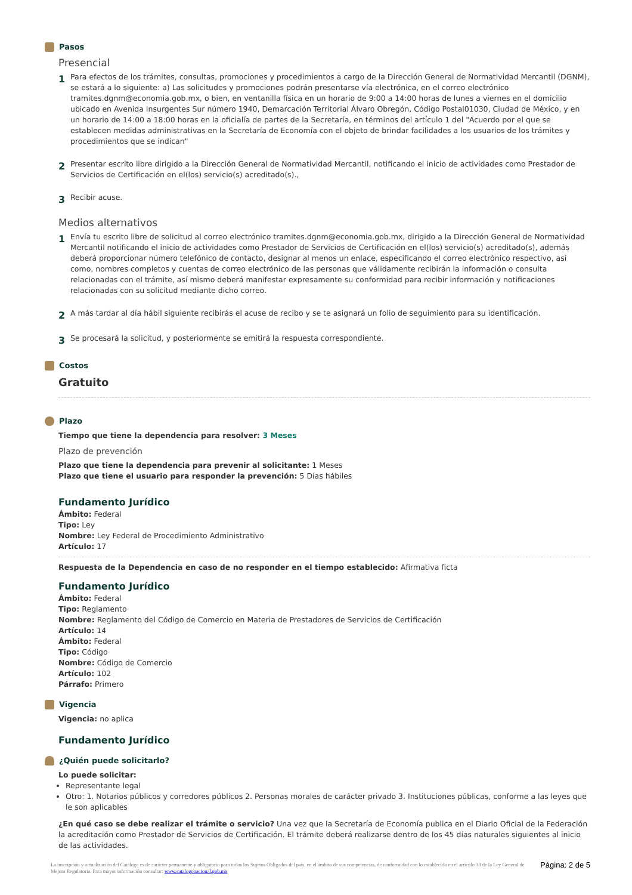Pasos
Presencial
1
Para efectos de los trámites, consultas, promociones y procedimientos a cargo de la Dirección General de Normatividad Mercantil (DGNM), se estará a lo siguiente: a) Las solicitudes y promociones podrán presentarse vía electrónica, en el correo electrónico tramites.dgnm@economia.gob.mx, o bien, en ventanilla física en un horario de 9:00 a 14:00 horas de lunes a viernes en el domicilio ubicado en Avenida Insurgentes Sur número 1940, Demarcación Territorial Álvaro Obregón, Código Postal01030, Ciudad de México, y en un horario de 14:00 a 18:00 horas en la oficialía de partes de la Secretaría, en términos del artículo 1 del "Acuerdo por el que se establecen medidas administrativas en la Secretaría de Economía con el objeto de brindar facilidades a los usuarios de los trámites y procedimientos que se indican"
2
Presentar escrito libre dirigido a la Dirección General de Normatividad Mercantil, notificando el inicio de actividades como Prestador de Servicios de Certificación en el(los) servicio(s) acreditado(s).,
3
Recibir acuse.
Medios alternativos
1
Envía tu escrito libre de solicitud al correo electrónico tramites.dgnm@economia.gob.mx, dirigido a la Dirección General de Normatividad Mercantil notificando el inicio de actividades como Prestador de Servicios de Certificación en el(los) servicio(s) acreditado(s), además deberá proporcionar número telefónico de contacto, designar al menos un enlace, especificando el correo electrónico respectivo, así como, nombres completos y cuentas de correo electrónico de las personas que válidamente recibirán la información o consulta relacionadas con el trámite, así mismo deberá manifestar expresamente su conformidad para recibir información y notificaciones relacionadas con su solicitud mediante dicho correo.
2
A más tardar al día hábil siguiente recibirás el acuse de recibo y se te asignará un folio de seguimiento para su identificación.
3
Se procesará la solicitud, y posteriormente se emitirá la respuesta correspondiente.
Costos
Gratuito
Plazo
Tiempo que tiene la dependencia para resolver: 3 Meses
Plazo de prevención
Plazo que tiene la dependencia para prevenir al solicitante: 1 Meses
Plazo que tiene el usuario para responder la prevención: 5 Días hábiles
Fundamento Jurídico
Ámbito: Federal
Tipo: Ley
Nombre: Ley Federal de Procedimiento Administrativo
Artículo: 17
Respuesta de la Dependencia en caso de no responder en el tiempo establecido: Afirmativa ficta
Fundamento Jurídico
Ámbito: Federal
Tipo: Reglamento
Nombre: Reglamento del Código de Comercio en Materia de Prestadores de Servicios de Certificación
Artículo: 14
Ámbito: Federal
Tipo: Código
Nombre: Código de Comercio
Artículo: 102
Párrafo: Primero
Vigencia
Vigencia: no aplica
Fundamento Jurídico
¿Quién puede solicitarlo?
Lo puede solicitar:
Representante legal
Otro: 1. Notarios públicos y corredores públicos 2. Personas morales de carácter privado 3. Instituciones públicas, conforme a las leyes que le son aplicables
¿En qué caso se debe realizar el trámite o servicio? Una vez que la Secretaría de Economía publica en el Diario Oficial de la Federación la acreditación como Prestador de Servicios de Certificación. El trámite deberá realizarse dentro de los 45 días naturales siguientes al inicio de las actividades.
La inscripción y actualización del Catálogo es de carácter permanente y obligatorio para todos los Sujetos Obligados del país, en el ámbito de sus competencias, de conformidad con lo establecido en el artículo 38 de la Ley General de Mejora Regulatoria. Para mayor información consultar: www.catalogonacional.gob.mx
Página: 2 de 5